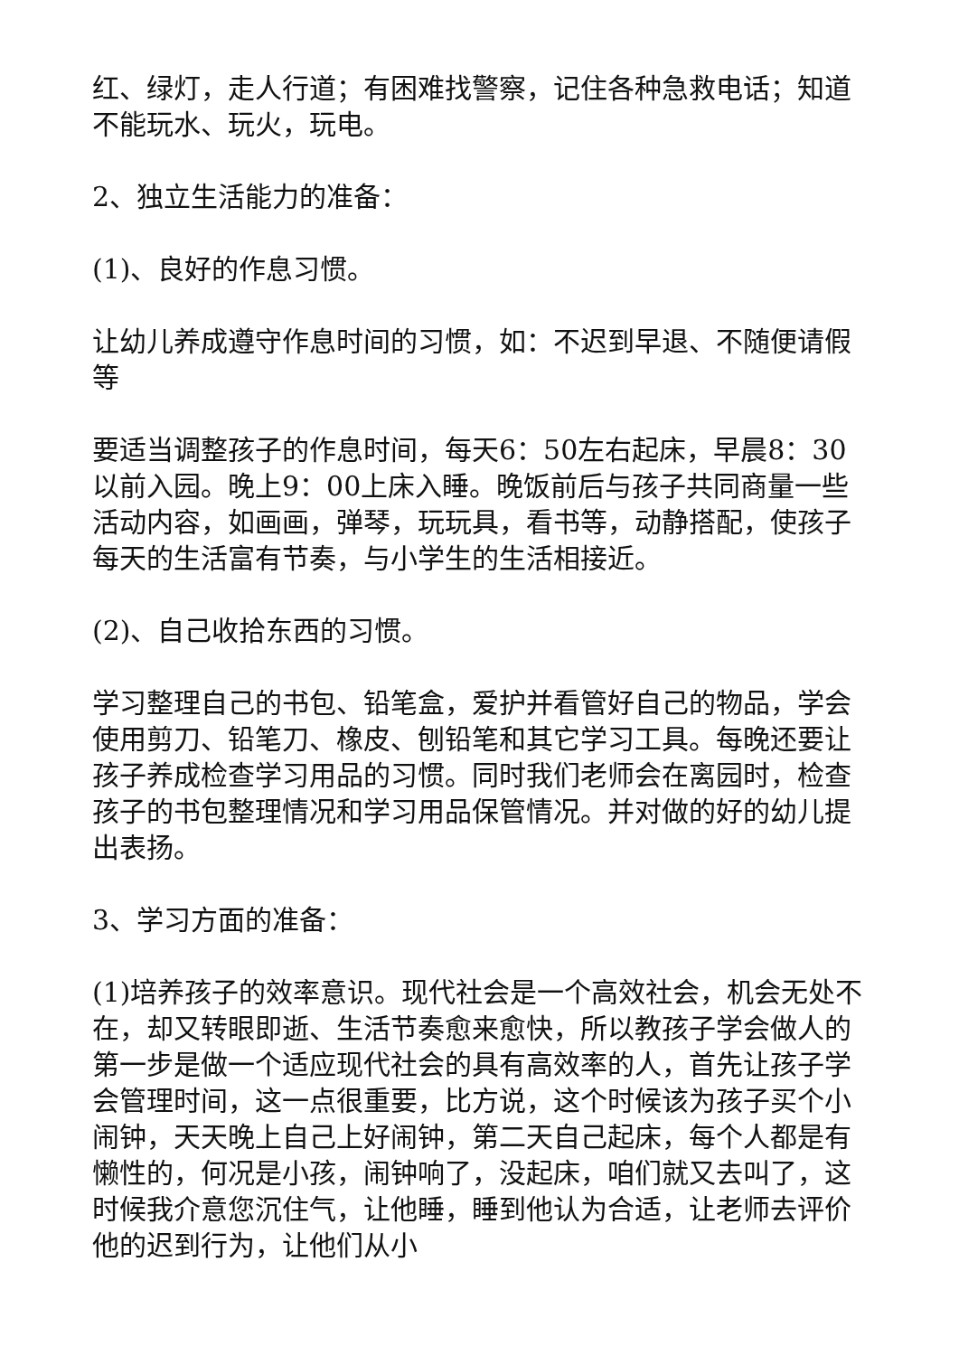红、绿灯，走人行道；有困难找警察，记住各种急救电话；知道不能玩水、玩火，玩电。
2、独立生活能力的准备：
(1)、良好的作息习惯。
让幼儿养成遵守作息时间的习惯，如：不迟到早退、不随便请假等
要适当调整孩子的作息时间，每天6：50左右起床，早晨8：30以前入园。晚上9：00上床入睡。晚饭前后与孩子共同商量一些活动内容，如画画，弹琴，玩玩具，看书等，动静搭配，使孩子每天的生活富有节奏，与小学生的生活相接近。
(2)、自己收拾东西的习惯。
学习整理自己的书包、铅笔盒，爱护并看管好自己的物品，学会使用剪刀、铅笔刀、橡皮、刨铅笔和其它学习工具。每晚还要让孩子养成检查学习用品的习惯。同时我们老师会在离园时，检查孩子的书包整理情况和学习用品保管情况。并对做的好的幼儿提出表扬。
3、学习方面的准备：
(1)培养孩子的效率意识。现代社会是一个高效社会，机会无处不在，却又转眼即逝、生活节奏愈来愈快，所以教孩子学会做人的第一步是做一个适应现代社会的具有高效率的人，首先让孩子学会管理时间，这一点很重要，比方说，这个时候该为孩子买个小闹钟，天天晚上自己上好闹钟，第二天自己起床，每个人都是有懒性的，何况是小孩，闹钟响了，没起床，咱们就又去叫了，这时候我介意您沉住气，让他睡，睡到他认为合适，让老师去评价他的迟到行为，让他们从小